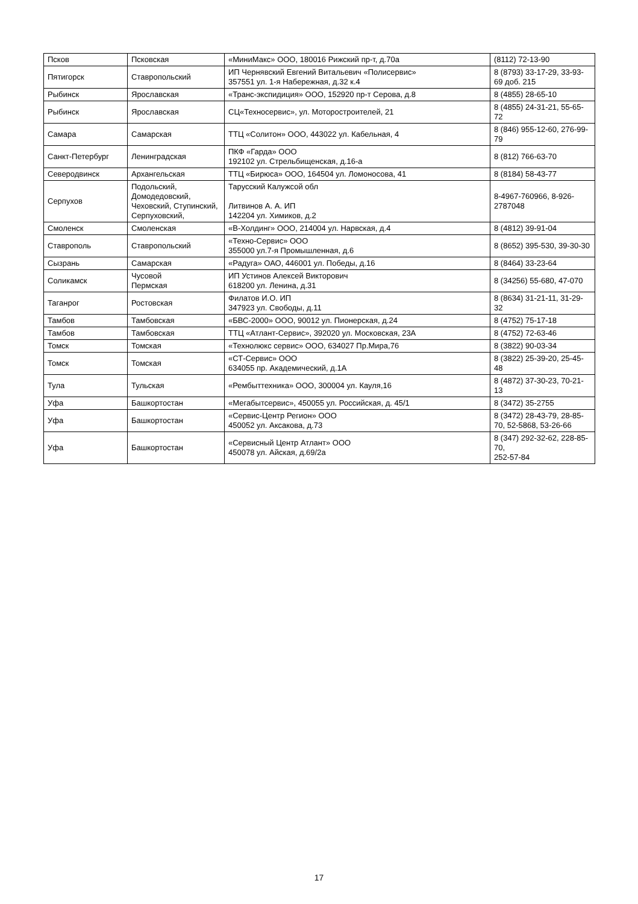| Псков | Псковская | «МиниМакс» ООО, 180016 Рижский пр-т, д.70а | (8112) 72-13-90 |
| Пятигорск | Ставропольский | ИП Чернявский Евгений Витальевич «Полисервис» 357551 ул. 1-я Набережная, д.32 к.4 | 8 (8793) 33-17-29, 33-93-69 доб. 215 |
| Рыбинск | Ярославская | «Транс-экспидиция» ООО, 152920 пр-т Серова, д.8 | 8 (4855) 28-65-10 |
| Рыбинск | Ярославская | СЦ«Техносервис», ул. Моторостроителей, 21 | 8 (4855) 24-31-21, 55-65-72 |
| Самара | Самарская | ТТЦ «Солитон» ООО, 443022 ул. Кабельная, 4 | 8 (846) 955-12-60, 276-99-79 |
| Санкт-Петербург | Ленинградская | ПКФ «Гарда» ООО 192102 ул. Стрельбищенская, д.16-а | 8 (812) 766-63-70 |
| Северодвинск | Архангельская | ТТЦ «Бирюса» ООО, 164504 ул. Ломоносова, 41 | 8 (8184) 58-43-77 |
| Серпухов | Подольский, Домодедовский, Чеховский, Ступинский, Серпуховский, | Тарусский Калужсой обл Литвинов А. А. ИП 142204 ул. Химиков, д.2 | 8-4967-760966, 8-926-2787048 |
| Смоленск | Смоленская | «В-Холдинг» ООО, 214004 ул. Нарвская, д.4 | 8 (4812) 39-91-04 |
| Ставрополь | Ставропольский | «Техно-Сервис» ООО 355000 ул.7-я Промышленная, д.6 | 8 (8652) 395-530, 39-30-30 |
| Сызрань | Самарская | «Радуга» ОАО, 446001 ул. Победы, д.16 | 8 (8464) 33-23-64 |
| Соликамск | Чусовой Пермская | ИП Устинов Алексей Викторович 618200 ул. Ленина, д.31 | 8 (34256) 55-680, 47-070 |
| Таганрог | Ростовская | Филатов И.О. ИП 347923 ул. Свободы, д.11 | 8 (8634) 31-21-11, 31-29-32 |
| Тамбов | Тамбовская | «БВС-2000» ООО, 90012 ул. Пионерская, д.24 | 8 (4752) 75-17-18 |
| Тамбов | Тамбовская | ТТЦ «Атлант-Сервис», 392020 ул. Московская, 23А | 8 (4752) 72-63-46 |
| Томск | Томская | «Технолюкс сервис» ООО, 634027 Пр.Мира,76 | 8 (3822) 90-03-34 |
| Томск | Томская | «СТ-Сервис» ООО 634055 пр. Академический, д.1А | 8 (3822) 25-39-20, 25-45-48 |
| Тула | Тульская | «Рембыттехника» ООО, 300004 ул. Кауля,16 | 8 (4872) 37-30-23, 70-21-13 |
| Уфа | Башкортостан | «Мегабытсервис», 450055 ул. Российская, д. 45/1 | 8 (3472) 35-2755 |
| Уфа | Башкортостан | «Сервис-Центр Регион» ООО 450052 ул. Аксакова, д.73 | 8 (3472) 28-43-79, 28-85-70, 52-5868, 53-26-66 |
| Уфа | Башкортостан | «Сервисный Центр Атлант» ООО 450078 ул. Айская, д.69/2а | 8 (347) 292-32-62, 228-85-70, 252-57-84 |
17